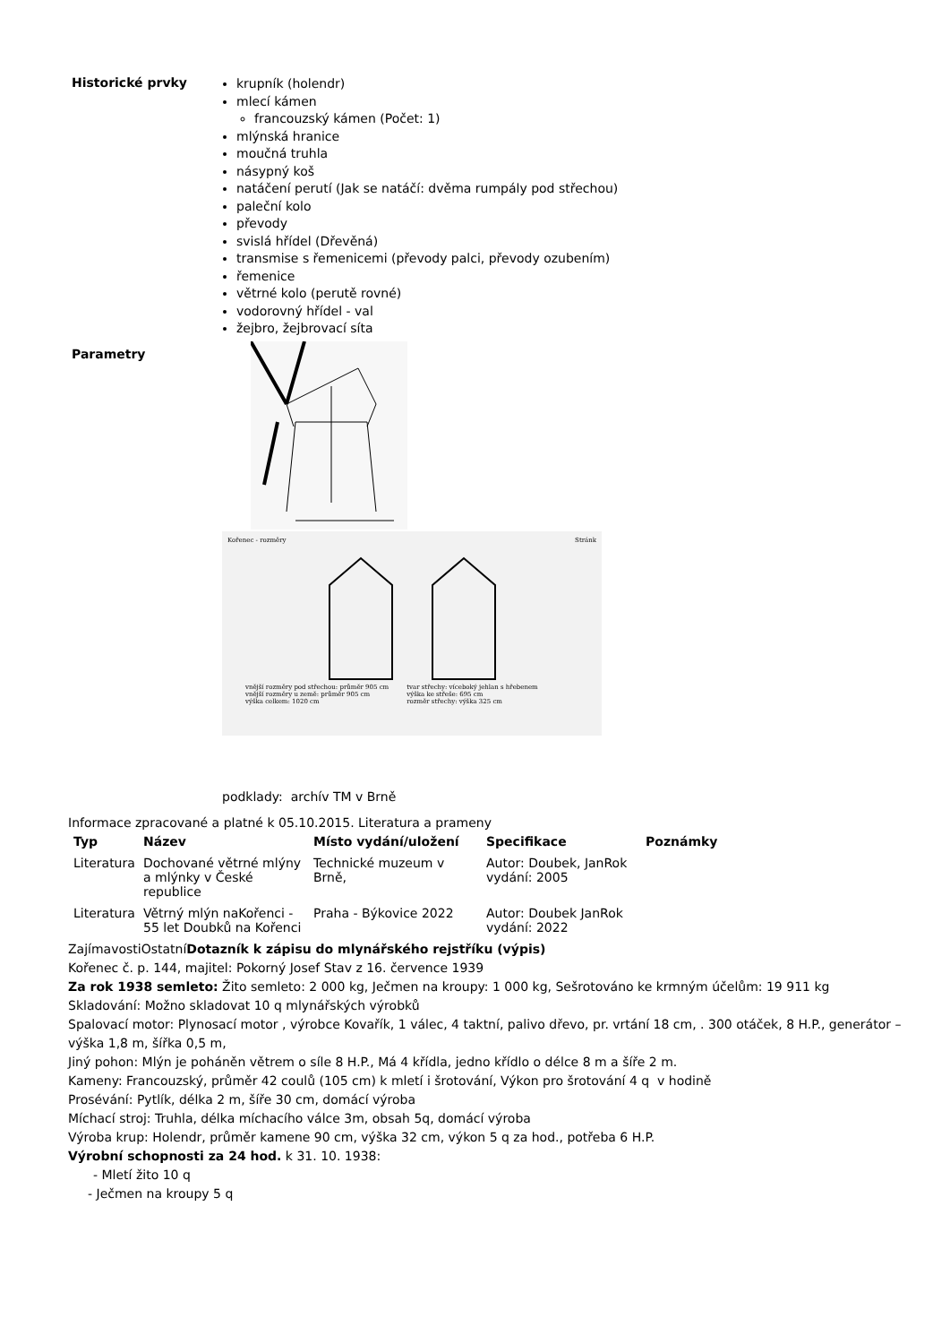Historické prvky
krupník (holendr)
mlecí kámen
francouzský kámen (Počet: 1)
mlýnská hranice
moučná truhla
násypný koš
natáčení perutí (Jak se natáčí: dvěma rumpály pod střechou)
paleční kolo
převody
svislá hřídel (Dřevěná)
transmise s řemenicemi (převody palci, převody ozubením)
řemenice
větrné kolo (perutě rovné)
vodorovný hřídel - val
žejbro, žejbrovací síta
Parametry
Kořenec - rozměry Stránk
vnější rozměry pod střechou: průměr 905 cm
vnější rozměry u země: průměr 905 cm
výška celkem: 1020 cm
tvar střechy: víceboký jehlan s hřebenem
výška ke střeše: 695 cm
rozměr střechy: výška 325 cm
podklady: archív TM v Brně
Informace zpracované a platné k 05.10.2015. Literatura a prameny
| Typ | Název | Místo vydání/uložení | Specifikace | Poznámky |
| --- | --- | --- | --- | --- |
| Literatura | Dochované větrné mlýny a mlýnky v České republice | Technické muzeum v Brně, | Autor: Doubek, JanRok vydání: 2005 | |
| Literatura | Větrný mlýn naKořenci - 55 let Doubků na Kořenci | Praha - Býkovice 2022 | Autor: Doubek JanRok vydání: 2022 | |
ZajímavostiOstatníDotazník k zápisu do mlynářského rejstříku (výpis)
Kořenec č. p. 144, majitel: Pokorný Josef Stav z 16. července 1939
Za rok 1938 semleto: Žito semleto: 2 000 kg, Ječmen na kroupy: 1 000 kg, Sešrotováno ke krmným účelům: 19 911 kg
Skladování: Možno skladovat 10 q mlynářských výrobků
Spalovací motor: Plynosací motor , výrobce Kovařík, 1 válec, 4 taktní, palivo dřevo, pr. vrtání 18 cm, . 300 otáček, 8 H.P., generátor – výška 1,8 m, šířka 0,5 m,
Jiný pohon: Mlýn je poháněn větrem o síle 8 H.P., Má 4 křídla, jedno křídlo o délce 8 m a šíře 2 m.
Kameny: Francouzský, průměr 42 coulů (105 cm) k mletí i šrotování, Výkon pro šrotování 4 q v hodině
Prosévání: Pytlík, délka 2 m, šíře 30 cm, domácí výroba
Míchací stroj: Truhla, délka míchacího válce 3m, obsah 5q, domácí výroba
Výroba krup: Holendr, průměr kamene 90 cm, výška 32 cm, výkon 5 q za hod., potřeba 6 H.P.
Výrobní schopnosti za 24 hod. k 31. 10. 1938:
- Mletí žito 10 q
- Ječmen na kroupy 5 q